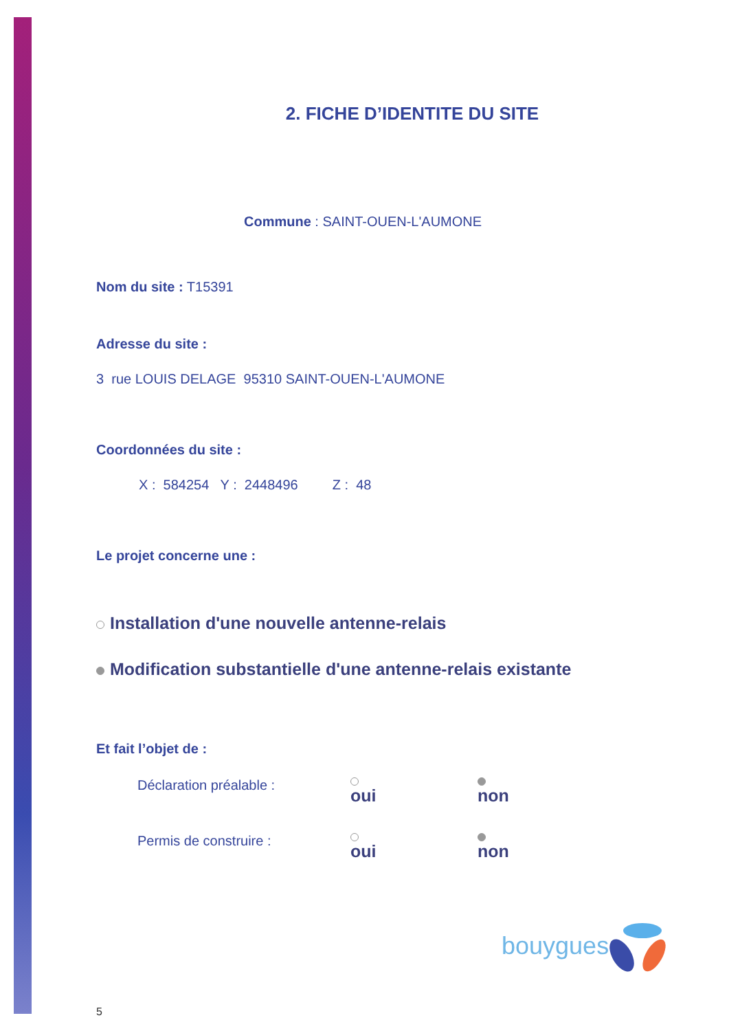2. FICHE D’IDENTITE DU SITE
Commune : SAINT-OUEN-L'AUMONE
Nom du site : T15391
Adresse du site :
3 rue LOUIS DELAGE 95310 SAINT-OUEN-L'AUMONE
Coordonnées du site :
X : 584254 Y : 2448496 Z : 48
Le projet concerne une :
Installation d'une nouvelle antenne-relais
Modification substantielle d'une antenne-relais existante
Et fait l’objet de :
Déclaration préalable : oui non
Permis de construire : oui non
5
bouygues